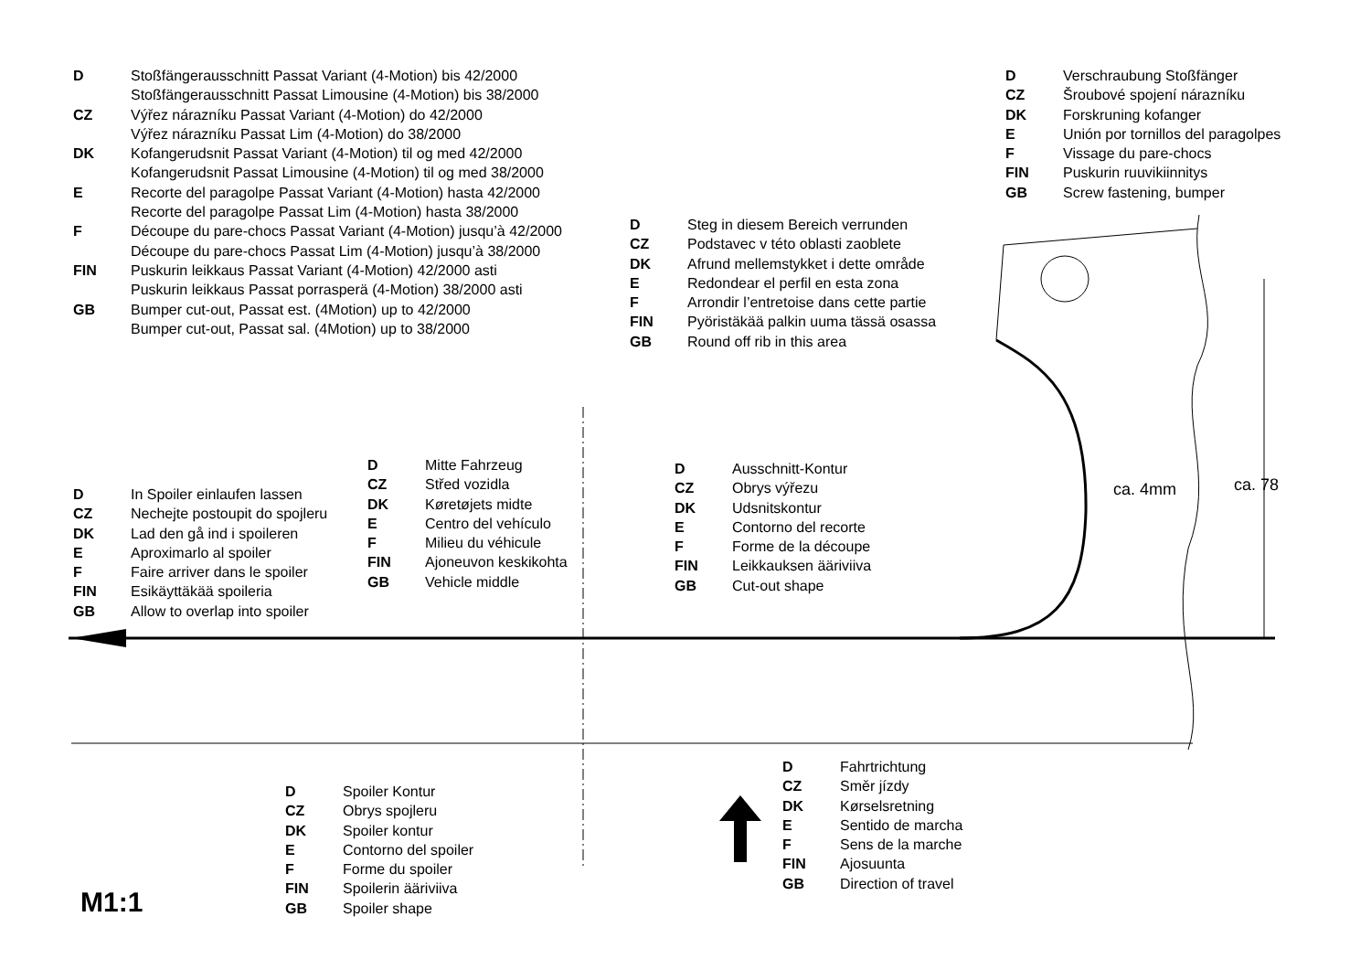D Stoßfängerausschnitt Passat Variant (4-Motion) bis 42/2000
Stoßfängerausschnitt Passat Limousine (4-Motion) bis 38/2000
CZ Výřez nárazníku Passat Variant (4-Motion) do 42/2000
Výřez nárazníku Passat Lim (4-Motion) do 38/2000
DK Kofangerudsnit Passat Variant (4-Motion) til og med 42/2000
Kofangerudsnit Passat Limousine (4-Motion) til og med 38/2000
E Recorte del paragolpe Passat Variant (4-Motion) hasta 42/2000
Recorte del paragolpe Passat Lim (4-Motion) hasta 38/2000
F Découpe du pare-chocs Passat Variant (4-Motion) jusqu’à 42/2000
Découpe du pare-chocs Passat Lim (4-Motion) jusqu’à 38/2000
FIN Puskurin leikkaus Passat Variant (4-Motion) 42/2000 asti
Puskurin leikkaus Passat porrasperä (4-Motion) 38/2000 asti
GB Bumper cut-out, Passat est. (4Motion) up to 42/2000
Bumper cut-out, Passat sal. (4Motion) up to 38/2000
D Verschraubung Stoßfänger
CZ Šroubové spojení nárazníku
DK Forskruning kofanger
E Unión por tornillos del paragolpes
F Vissage du pare-chocs
FIN Puskurin ruuvikiinnitys
GB Screw fastening, bumper
D Steg in diesem Bereich verrunden
CZ Podstavec v této oblasti zaoblete
DK Afrund mellemstykket i dette område
E Redondear el perfil en esta zona
F Arrondir l’entretoise dans cette partie
FIN Pyöristäkää palkin uuma tässä osassa
GB Round off rib in this area
D Mitte Fahrzeug
CZ Střed vozidla
DK Køretøjets midte
E Centro del vehículo
F Milieu du véhicule
FIN Ajoneuvon keskikohta
GB Vehicle middle
D Ausschnitt-Kontur
CZ Obrys výřezu
DK Udsnitskontur
E Contorno del recorte
F Forme de la découpe
FIN Leikkauksen ääriviiva
GB Cut-out shape
ca. 4mm ca. 78
D In Spoiler einlaufen lassen
CZ Nechejte postoupit do spojleru
DK Lad den gå ind i spoileren
E Aproximarlo al spoiler
F Faire arriver dans le spoiler
FIN Esikäyttäkää spoileria
GB Allow to overlap into spoiler
D Spoiler Kontur
CZ Obrys spojleru
DK Spoiler kontur
E Contorno del spoiler
F Forme du spoiler
FIN Spoilerin ääriviiva
GB Spoiler shape
D Fahrtrichtung
CZ Směr jízdy
DK Kørselsretning
E Sentido de marcha
F Sens de la marche
FIN Ajosuunta
GB Direction of travel
M1:1